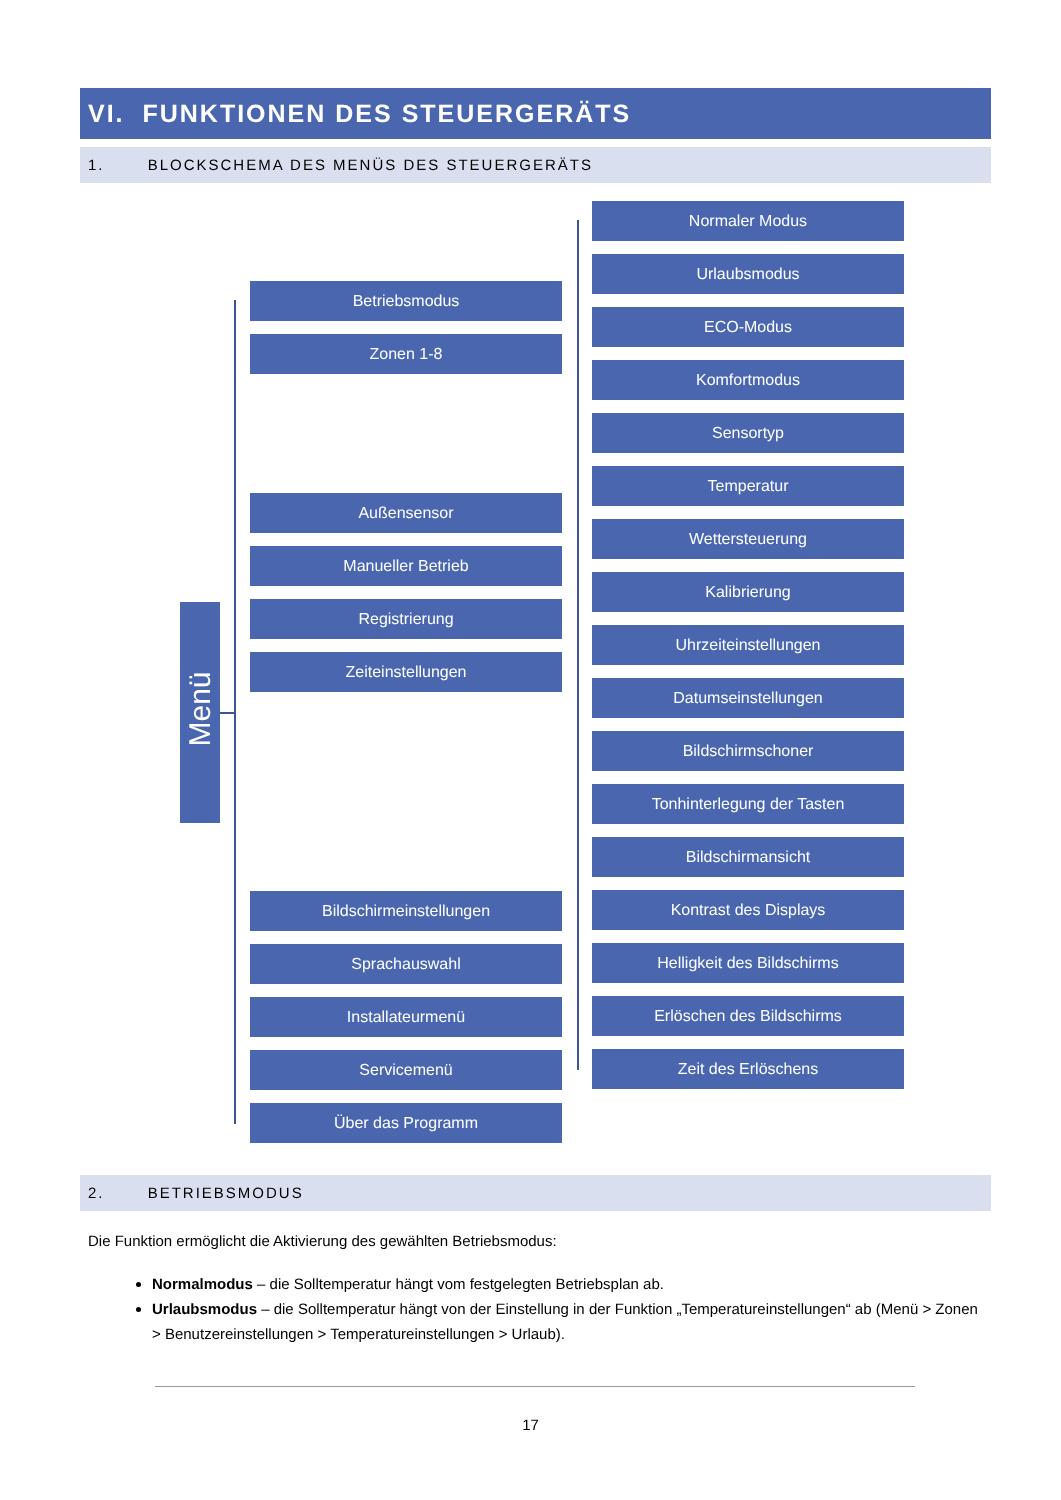VI. FUNKTIONEN DES STEUERGERÄTS
1. BLOCKSCHEMA DES MENÜS DES STEUERGERÄTS
Menü
Betriebsmodus
Zonen 1-8
Außensensor
Manueller Betrieb
Registrierung
Zeiteinstellungen
Bildschirmeinstellungen
Sprachauswahl
Installateurmenü
Servicemenü
Über das Programm
Normaler Modus
Urlaubsmodus
ECO-Modus
Komfortmodus
Sensortyp
Temperatur
Wettersteuerung
Kalibrierung
Uhrzeiteinstellungen
Datumseinstellungen
Bildschirmschoner
Tonhinterlegung der Tasten
Bildschirmansicht
Kontrast des Displays
Helligkeit des Bildschirms
Erlöschen des Bildschirms
Zeit des Erlöschens
2. BETRIEBSMODUS
Die Funktion ermöglicht die Aktivierung des gewählten Betriebsmodus:
Normalmodus – die Solltemperatur hängt vom festgelegten Betriebsplan ab.
Urlaubsmodus – die Solltemperatur hängt von der Einstellung in der Funktion „Temperatureinstellungen“ ab (Menü > Zonen > Benutzereinstellungen > Temperatureinstellungen > Urlaub).
17